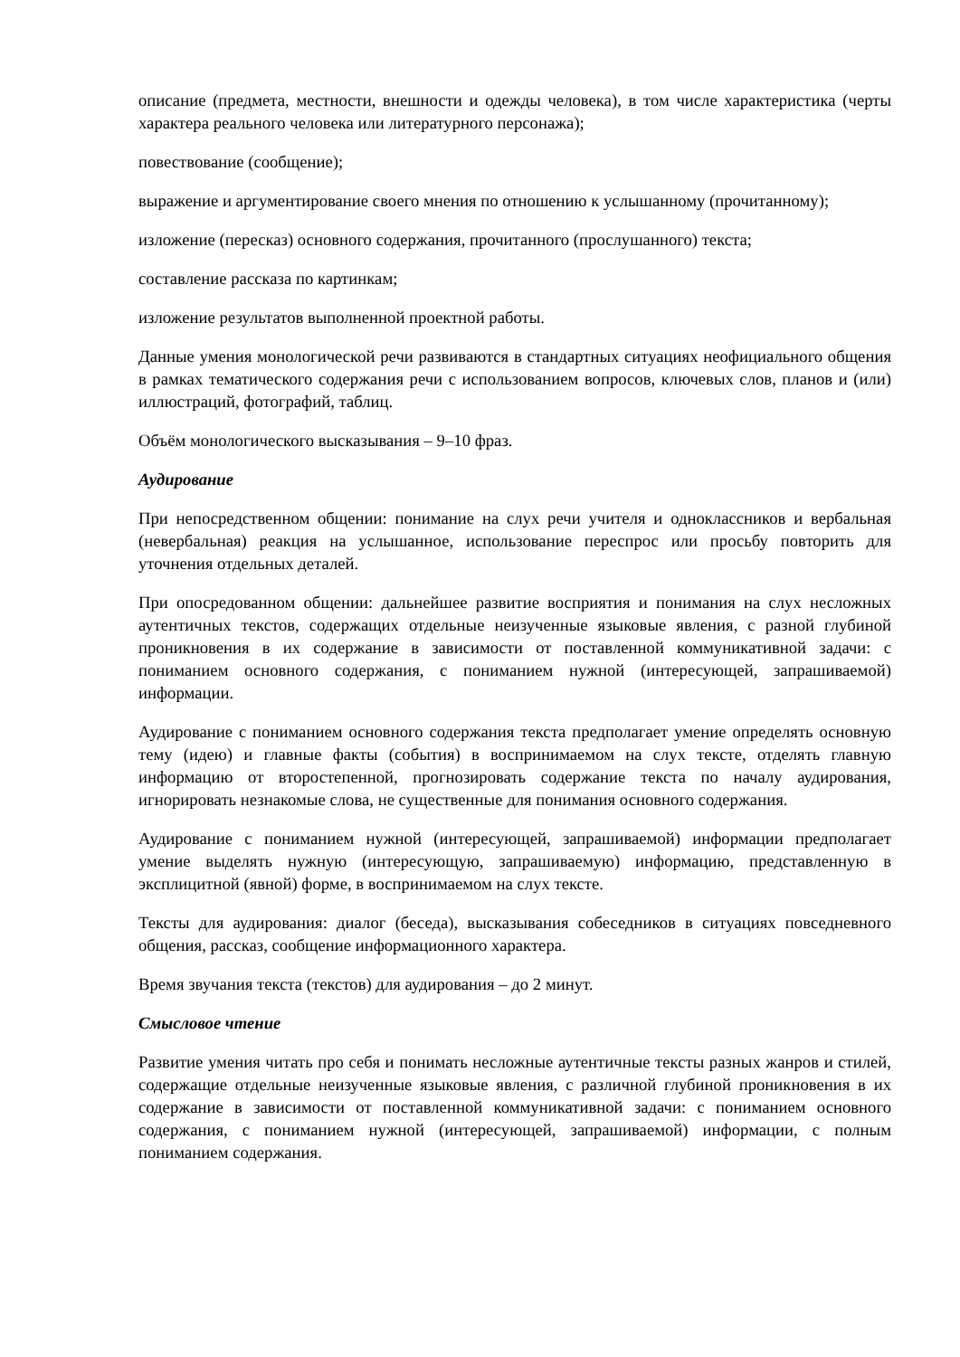описание (предмета, местности, внешности и одежды человека), в том числе характеристика (черты характера реального человека или литературного персонажа);
повествование (сообщение);
выражение и аргументирование своего мнения по отношению к услышанному (прочитанному);
изложение (пересказ) основного содержания, прочитанного (прослушанного) текста;
составление рассказа по картинкам;
изложение результатов выполненной проектной работы.
Данные умения монологической речи развиваются в стандартных ситуациях неофициального общения в рамках тематического содержания речи с использованием вопросов, ключевых слов, планов и (или) иллюстраций, фотографий, таблиц.
Объём монологического высказывания – 9–10 фраз.
Аудирование
При непосредственном общении: понимание на слух речи учителя и одноклассников и вербальная (невербальная) реакция на услышанное, использование переспрос или просьбу повторить для уточнения отдельных деталей.
При опосредованном общении: дальнейшее развитие восприятия и понимания на слух несложных аутентичных текстов, содержащих отдельные неизученные языковые явления, с разной глубиной проникновения в их содержание в зависимости от поставленной коммуникативной задачи: с пониманием основного содержания, с пониманием нужной (интересующей, запрашиваемой) информации.
Аудирование с пониманием основного содержания текста предполагает умение определять основную тему (идею) и главные факты (события) в воспринимаемом на слух тексте, отделять главную информацию от второстепенной, прогнозировать содержание текста по началу аудирования, игнорировать незнакомые слова, не существенные для понимания основного содержания.
Аудирование с пониманием нужной (интересующей, запрашиваемой) информации предполагает умение выделять нужную (интересующую, запрашиваемую) информацию, представленную в эксплицитной (явной) форме, в воспринимаемом на слух тексте.
Тексты для аудирования: диалог (беседа), высказывания собеседников в ситуациях повседневного общения, рассказ, сообщение информационного характера.
Время звучания текста (текстов) для аудирования – до 2 минут.
Смысловое чтение
Развитие умения читать про себя и понимать несложные аутентичные тексты разных жанров и стилей, содержащие отдельные неизученные языковые явления, с различной глубиной проникновения в их содержание в зависимости от поставленной коммуникативной задачи: с пониманием основного содержания, с пониманием нужной (интересующей, запрашиваемой) информации, с полным пониманием содержания.